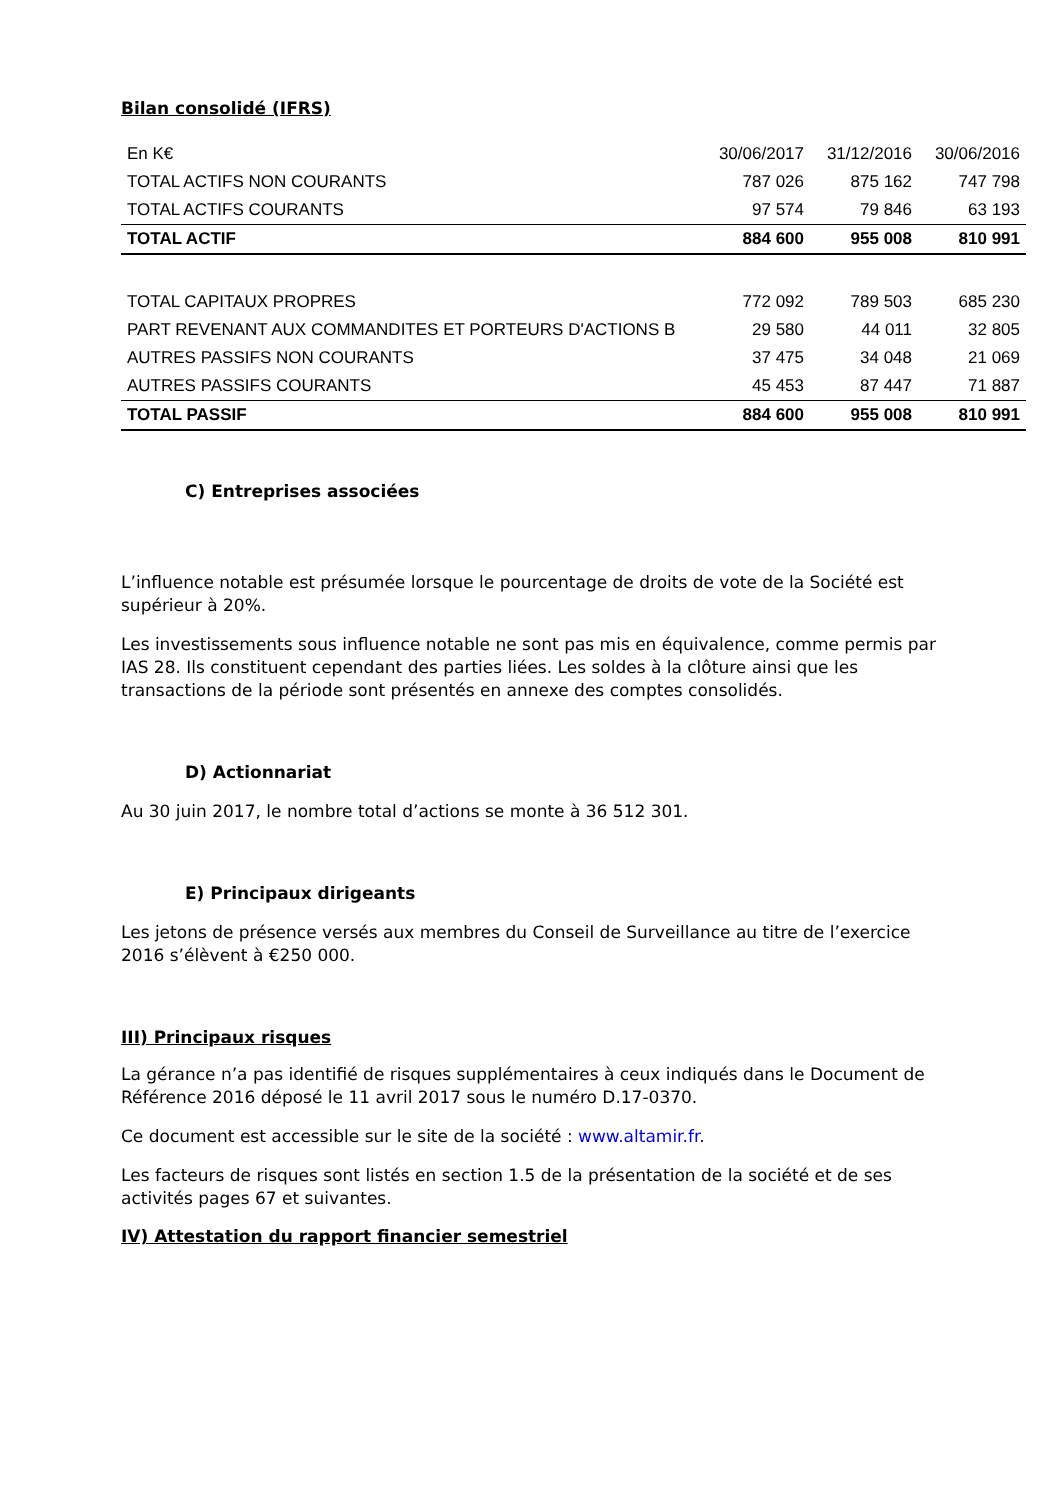Bilan consolidé (IFRS)
| En K€ | 30/06/2017 | 31/12/2016 | 30/06/2016 |
| TOTAL ACTIFS NON COURANTS | 787 026 | 875 162 | 747 798 |
| TOTAL ACTIFS COURANTS | 97 574 | 79 846 | 63 193 |
| TOTAL ACTIF | 884 600 | 955 008 | 810 991 |
| TOTAL CAPITAUX PROPRES | 772 092 | 789 503 | 685 230 |
| PART REVENANT AUX COMMANDITES ET PORTEURS D'ACTIONS B | 29 580 | 44 011 | 32 805 |
| AUTRES PASSIFS NON COURANTS | 37 475 | 34 048 | 21 069 |
| AUTRES PASSIFS COURANTS | 45 453 | 87 447 | 71 887 |
| TOTAL PASSIF | 884 600 | 955 008 | 810 991 |
C) Entreprises associées
L’influence notable est présumée lorsque le pourcentage de droits de vote de la Société est supérieur à 20%.
Les investissements sous influence notable ne sont pas mis en équivalence, comme permis par IAS 28. Ils constituent cependant des parties liées. Les soldes à la clôture ainsi que les transactions de la période sont présentés en annexe des comptes consolidés.
D) Actionnariat
Au 30 juin 2017, le nombre total d’actions se monte à 36 512 301.
E) Principaux dirigeants
Les jetons de présence versés aux membres du Conseil de Surveillance au titre de l’exercice 2016 s’élèvent à €250 000.
III) Principaux risques
La gérance n’a pas identifié de risques supplémentaires à ceux indiqués dans le Document de Référence 2016 déposé le 11 avril 2017 sous le numéro D.17-0370.
Ce document est accessible sur le site de la société : www.altamir.fr.
Les facteurs de risques sont listés en section 1.5 de la présentation de la société et de ses activités pages 67 et suivantes.
IV) Attestation du rapport financier semestriel